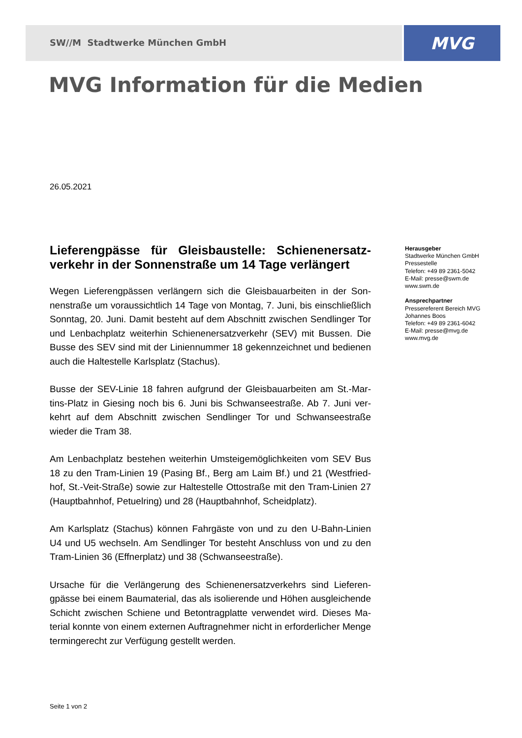SW//M Stadtwerke München GmbH MVG
MVG Information für die Medien
26.05.2021
Lieferengpässe für Gleisbaustelle: Schienenersatz­verkehr in der Sonnenstraße um 14 Tage verlängert
Wegen Lieferengpässen verlängern sich die Gleisbauarbeiten in der Son­nenstraße um voraussichtlich 14 Tage von Montag, 7. Juni, bis einschließlich Sonntag, 20. Juni. Damit besteht auf dem Abschnitt zwischen Sendlinger Tor und Lenbachplatz weiterhin Schienenersatzverkehr (SEV) mit Bussen. Die Busse des SEV sind mit der Liniennummer 18 gekennzeichnet und bedienen auch die Haltestelle Karlsplatz (Stachus).
Busse der SEV-Linie 18 fahren aufgrund der Gleisbauarbeiten am St.-Mar­tins-Platz in Giesing noch bis 6. Juni bis Schwanseestraße. Ab 7. Juni ver­kehrt auf dem Abschnitt zwischen Sendlinger Tor und Schwanseestraße wieder die Tram 38.
Am Lenbachplatz bestehen weiterhin Umsteigemöglichkeiten vom SEV Bus 18 zu den Tram-Linien 19 (Pasing Bf., Berg am Laim Bf.) und 21 (Westfried­hof, St.-Veit-Straße) sowie zur Haltestelle Ottostraße mit den Tram-Linien 27 (Hauptbahnhof, Petuelring) und 28 (Hauptbahnhof, Scheidplatz).
Am Karlsplatz (Stachus) können Fahrgäste von und zu den U-Bahn-Linien U4 und U5 wechseln. Am Sendlinger Tor besteht Anschluss von und zu den Tram-Linien 36 (Effnerplatz) und 38 (Schwanseestraße).
Ursache für die Verlängerung des Schienenersatzverkehrs sind Lieferen­gpässe bei einem Baumaterial, das als isolierende und Höhen ausgleichende Schicht zwischen Schiene und Betontragplatte verwendet wird. Dieses Ma­terial konnte von einem externen Auftragnehmer nicht in erforderlicher Menge termingerecht zur Verfügung gestellt werden.
Herausgeber
Stadtwerke München GmbH
Pressestelle
Telefon: +49 89 2361-5042
E-Mail: presse@swm.de
www.swm.de
Ansprechpartner
Pressereferent Bereich MVG
Johannes Boos
Telefon: +49 89 2361-6042
E-Mail: presse@mvg.de
www.mvg.de
Seite 1 von 2